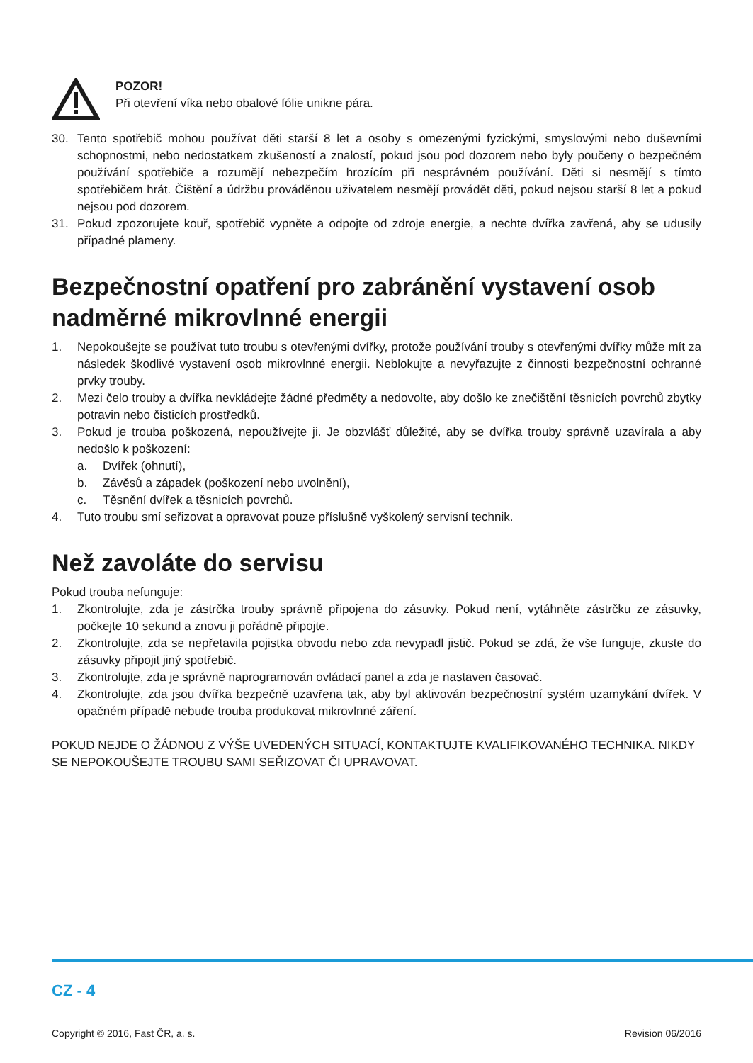POZOR!
Při otevření víka nebo obalové fólie unikne pára.
30. Tento spotřebič mohou používat děti starší 8 let a osoby s omezenými fyzickými, smyslovými nebo duševními schopnostmi, nebo nedostatkem zkušeností a znalostí, pokud jsou pod dozorem nebo byly poučeny o bezpečném používání spotřebiče a rozumějí nebezpečím hrozícím při nesprávném používání. Děti si nesmějí s tímto spotřebičem hrát. Čištění a údržbu prováděnou uživatelem nesmějí provádět děti, pokud nejsou starší 8 let a pokud nejsou pod dozorem.
31. Pokud zpozorujete kouř, spotřebič vypněte a odpojte od zdroje energie, a nechte dvířka zavřená, aby se udusily případné plameny.
Bezpečnostní opatření pro zabránění vystavení osob nadměrné mikrovlnné energii
1. Nepokoušejte se používat tuto troubu s otevřenými dvířky, protože používání trouby s otevřenými dvířky může mít za následek škodlivé vystavení osob mikrovlnné energii. Neblokujte a nevyřazujte z činnosti bezpečnostní ochranné prvky trouby.
2. Mezi čelo trouby a dvířka nevkládejte žádné předměty a nedovolte, aby došlo ke znečištění těsnicích povrchů zbytky potravin nebo čisticích prostředků.
3. Pokud je trouba poškozená, nepoužívejte ji. Je obzvlášť důležité, aby se dvířka trouby správně uzavírala a aby nedošlo k poškození:
a. Dvířek (ohnutí),
b. Závěsů a západek (poškození nebo uvolnění),
c. Těsnění dvířek a těsnicích povrchů.
4. Tuto troubu smí seřizovat a opravovat pouze příslušně vyškolený servisní technik.
Než zavoláte do servisu
Pokud trouba nefunguje:
1. Zkontrolujte, zda je zástrčka trouby správně připojena do zásuvky. Pokud není, vytáhněte zástrčku ze zásuvky, počkejte 10 sekund a znovu ji pořádně připojte.
2. Zkontrolujte, zda se nepřetavila pojistka obvodu nebo zda nevypadl jistič. Pokud se zdá, že vše funguje, zkuste do zásuvky připojit jiný spotřebič.
3. Zkontrolujte, zda je správně naprogramován ovládací panel a zda je nastaven časovač.
4. Zkontrolujte, zda jsou dvířka bezpečně uzavřena tak, aby byl aktivován bezpečnostní systém uzamykání dvířek. V opačném případě nebude trouba produkovat mikrovlnné záření.
POKUD NEJDE O ŽÁDNOU Z VÝŠE UVEDENÝCH SITUACÍ, KONTAKTUJTE KVALIFIKOVANÉHO TECHNIKA. NIKDY SE NEPOKOUŠEJTE TROUBU SAMI SEŘIZOVAT ČI UPRAVOVAT.
CZ - 4
Copyright © 2016, Fast ČR, a. s. Revision 06/2016